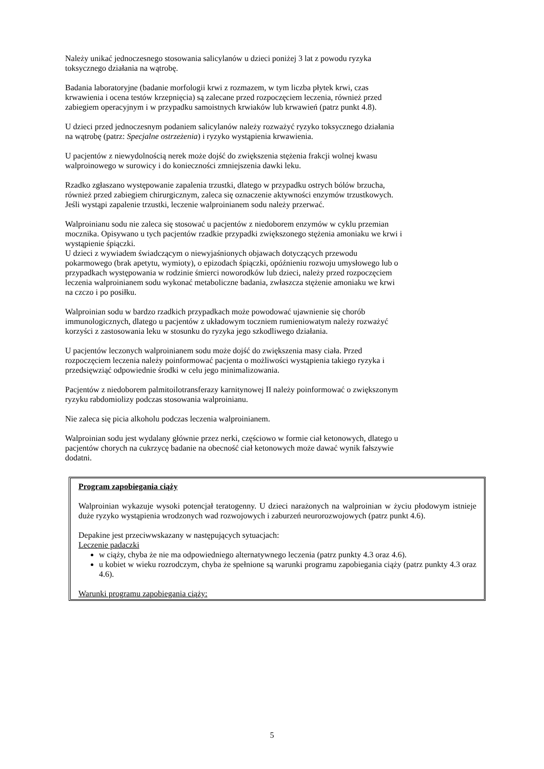Należy unikać jednoczesnego stosowania salicylanów u dzieci poniżej 3 lat z powodu ryzyka
toksycznego działania na wątrobę.
Badania laboratoryjne (badanie morfologii krwi z rozmazem, w tym liczba płytek krwi, czas
krwawienia i ocena testów krzepnięcia) są zalecane przed rozpoczęciem leczenia, również przed
zabiegiem operacyjnym i w przypadku samoistnych krwiaków lub krwawień (patrz punkt 4.8).
U dzieci przed jednoczesnym podaniem salicylanów należy rozważyć ryzyko toksycznego działania
na wątrobę (patrz: Specjalne ostrzeżenia) i ryzyko wystąpienia krwawienia.
U pacjentów z niewydolnością nerek może dojść do zwiększenia stężenia frakcji wolnej kwasu
walproinowego w surowicy i do konieczności zmniejszenia dawki leku.
Rzadko zgłaszano występowanie zapalenia trzustki, dlatego w przypadku ostrych bólów brzucha,
również przed zabiegiem chirurgicznym, zaleca się oznaczenie aktywności enzymów trzustkowych.
Jeśli wystąpi zapalenie trzustki, leczenie walproinianem sodu należy przerwać.
Walproinianu sodu nie zaleca się stosować u pacjentów z niedoborem enzymów w cyklu przemian
mocznika. Opisywano u tych pacjentów rzadkie przypadki zwiększonego stężenia amoniaku we krwi i
wystąpienie śpiączki.
U dzieci z wywiadem świadczącym o niewyjaśnionych objawach dotyczących przewodu
pokarmowego (brak apetytu, wymioty), o epizodach śpiączki, opóźnieniu rozwoju umysłowego lub o
przypadkach występowania w rodzinie śmierci noworodków lub dzieci, należy przed rozpoczęciem
leczenia walproinianem sodu wykonać metaboliczne badania, zwłaszcza stężenie amoniaku we krwi
na czczo i po posiłku.
Walproinian sodu w bardzo rzadkich przypadkach może powodować ujawnienie się chorób
immunologicznych, dlatego u pacjentów z układowym toczniem rumieniowatym należy rozważyć
korzyści z zastosowania leku w stosunku do ryzyka jego szkodliwego działania.
U pacjentów leczonych walproinianem sodu może dojść do zwiększenia masy ciała. Przed
rozpoczęciem leczenia należy poinformować pacjenta o możliwości wystąpienia takiego ryzyka i
przedsięwziąć odpowiednie środki w celu jego minimalizowania.
Pacjentów z niedoborem palmitoilotransferazy karnitynowej II należy poinformować o zwiększonym
ryzyku rabdomiolizy podczas stosowania walproinianu.
Nie zaleca się picia alkoholu podczas leczenia walproinianem.
Walproinian sodu jest wydalany głównie przez nerki, częściowo w formie ciał ketonowych, dlatego u
pacjentów chorych na cukrzycę badanie na obecność ciał ketonowych może dawać wynik fałszywie
dodatni.
Program zapobiegania ciąży
Walproinian wykazuje wysoki potencjał teratogenny. U dzieci narażonych na walproinian w życiu płodowym istnieje duże ryzyko wystąpienia wrodzonych wad rozwojowych i zaburzeń neurorozwojowych (patrz punkt 4.6).
Depakine jest przeciwwskazany w następujących sytuacjach:
Leczenie padaczki
w ciąży, chyba że nie ma odpowiedniego alternatywnego leczenia (patrz punkty 4.3 oraz 4.6).
u kobiet w wieku rozrodczym, chyba że spełnione są warunki programu zapobiegania ciąży (patrz punkty 4.3 oraz 4.6).
Warunki programu zapobiegania ciąży:
5